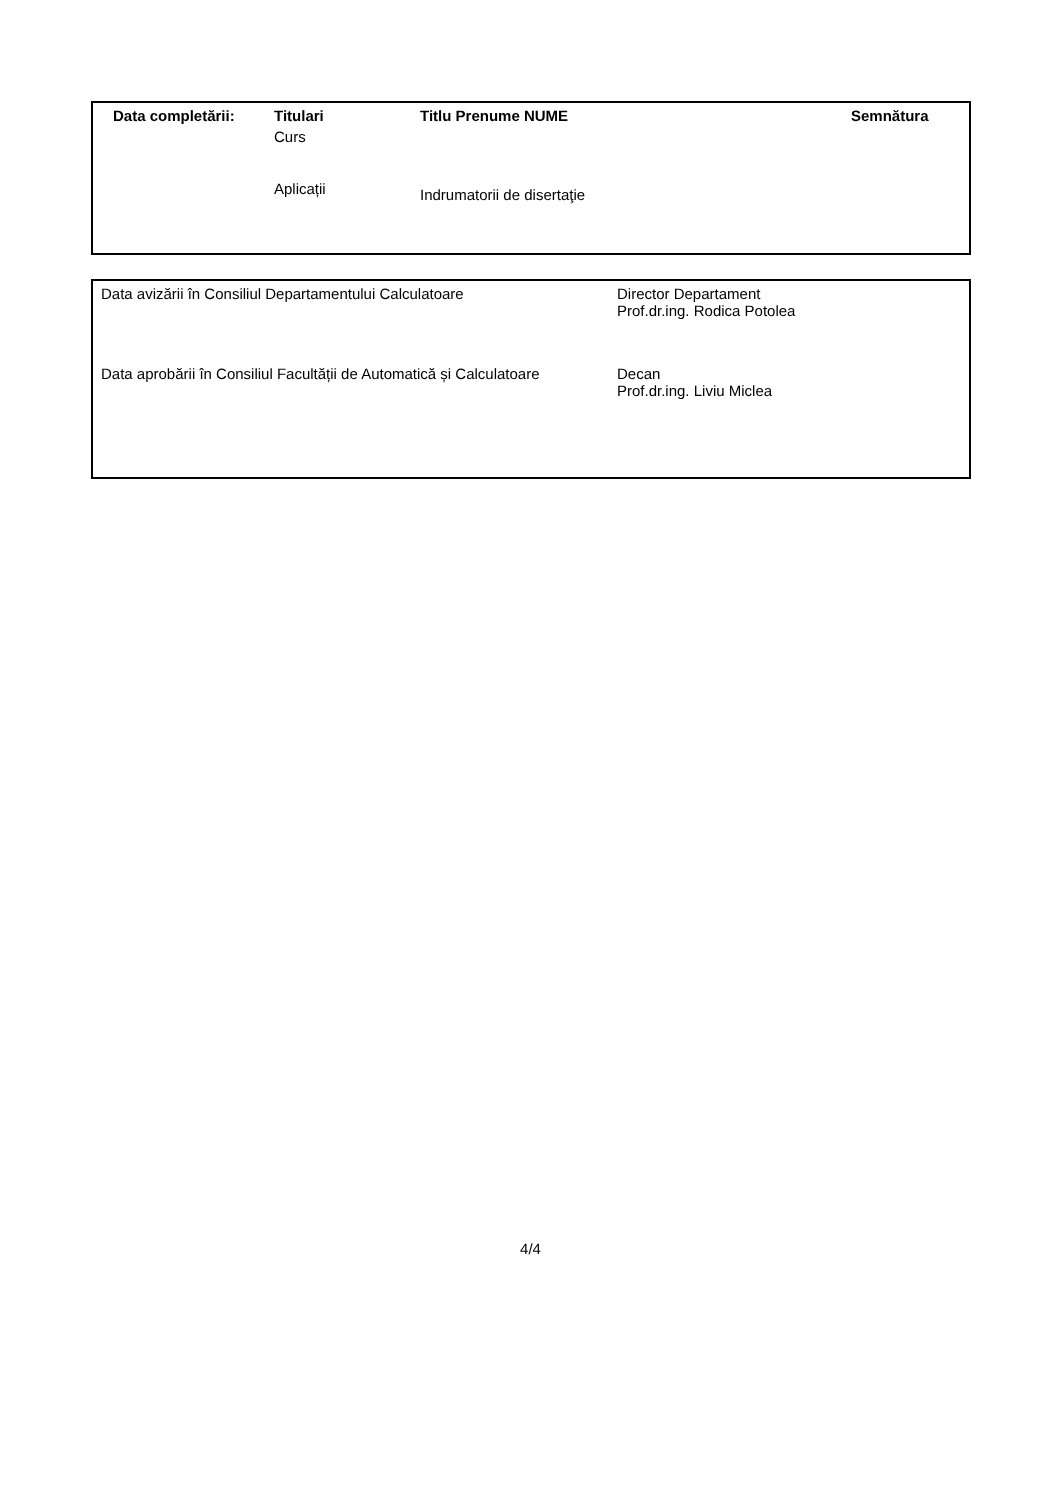| Data completării: | Titulari | Titlu Prenume NUME | Semnătura |
| --- | --- | --- | --- |
| | Curs | | |
| | Aplicații | Indrumatorii de disertaţie | |
| Data avizării în Consiliul Departamentului Calculatoare | Director Departament Prof.dr.ing. Rodica Potolea |
| Data aprobării în Consiliul Facultății de Automatică și Calculatoare | Decan Prof.dr.ing. Liviu Miclea |
4/4